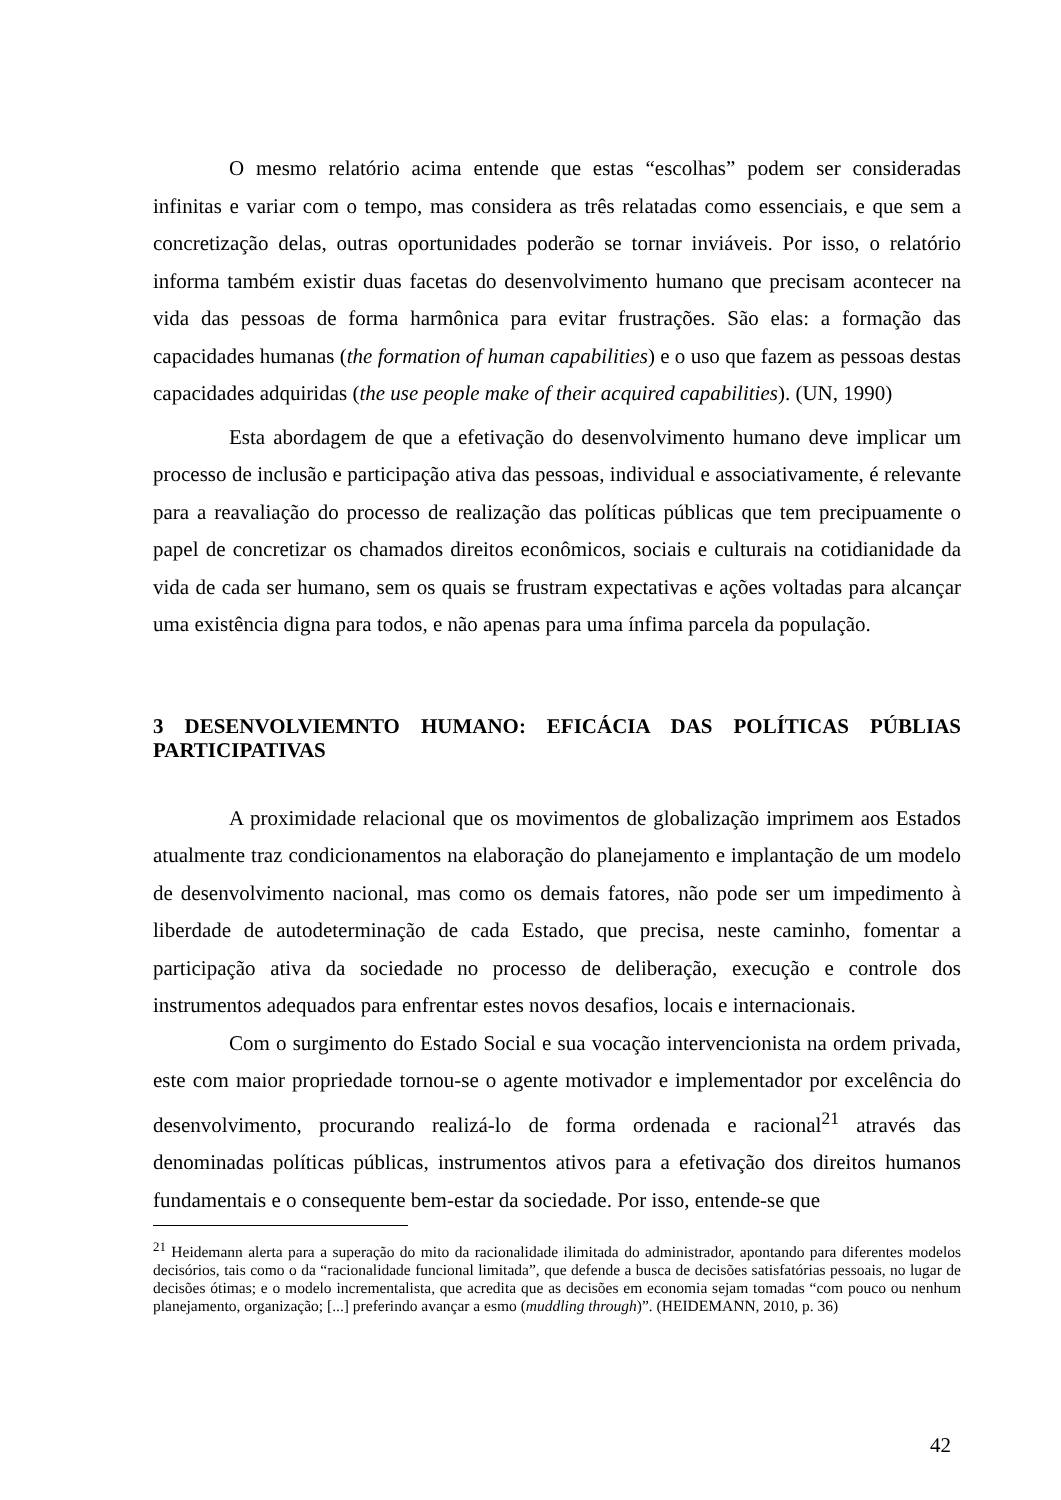O mesmo relatório acima entende que estas “escolhas” podem ser consideradas infinitas e variar com o tempo, mas considera as três relatadas como essenciais, e que sem a concretização delas, outras oportunidades poderão se tornar inviáveis. Por isso, o relatório informa também existir duas facetas do desenvolvimento humano que precisam acontecer na vida das pessoas de forma harmônica para evitar frustrações. São elas: a formação das capacidades humanas (the formation of human capabilities) e o uso que fazem as pessoas destas capacidades adquiridas (the use people make of their acquired capabilities). (UN, 1990)
Esta abordagem de que a efetivação do desenvolvimento humano deve implicar um processo de inclusão e participação ativa das pessoas, individual e associativamente, é relevante para a reavaliação do processo de realização das políticas públicas que tem precipuamente o papel de concretizar os chamados direitos econômicos, sociais e culturais na cotidianidade da vida de cada ser humano, sem os quais se frustram expectativas e ações voltadas para alcançar uma existência digna para todos, e não apenas para uma ínfima parcela da população.
3 DESENVOLVIEMNTO HUMANO: EFICÁCIA DAS POLÍTICAS PÚBLIAS PARTICIPATIVAS
A proximidade relacional que os movimentos de globalização imprimem aos Estados atualmente traz condicionamentos na elaboração do planejamento e implantação de um modelo de desenvolvimento nacional, mas como os demais fatores, não pode ser um impedimento à liberdade de autodeterminação de cada Estado, que precisa, neste caminho, fomentar a participação ativa da sociedade no processo de deliberação, execução e controle dos instrumentos adequados para enfrentar estes novos desafios, locais e internacionais.
Com o surgimento do Estado Social e sua vocação intervencionista na ordem privada, este com maior propriedade tornou-se o agente motivador e implementador por excelência do desenvolvimento, procurando realizá-lo de forma ordenada e racional<sup>21</sup> através das denominadas políticas públicas, instrumentos ativos para a efetivação dos direitos humanos fundamentais e o consequente bem-estar da sociedade. Por isso, entende-se que
<sup>21</sup> Heidemann alerta para a superação do mito da racionalidade ilimitada do administrador, apontando para diferentes modelos decisórios, tais como o da “racionalidade funcional limitada”, que defende a busca de decisões satisfatórias pessoais, no lugar de decisões ótimas; e o modelo incrementalista, que acredita que as decisões em economia sejam tomadas “com pouco ou nenhum planejamento, organização; [...] preferindo avançar a esmo (muddling through)”. (HEIDEMANN, 2010, p. 36)
42